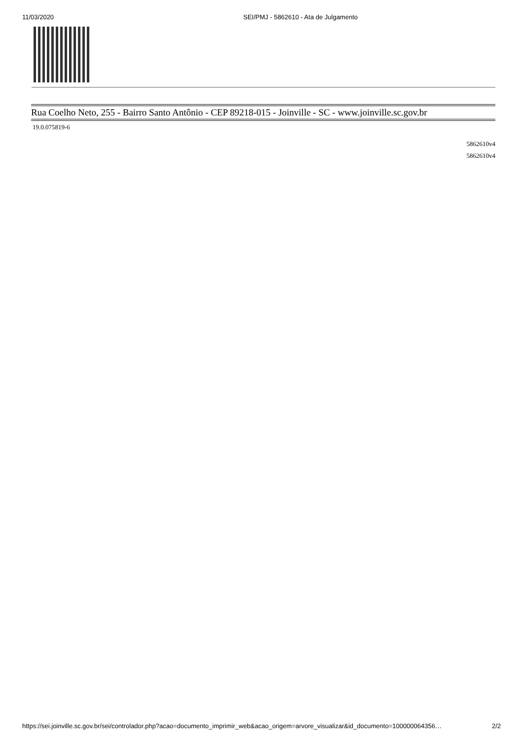11/03/2020 SEI/PMJ - 5862610 - Ata de Julgamento
Rua Coelho Neto, 255 - Bairro Santo Antônio - CEP 89218-015 - Joinville - SC - www.joinville.sc.gov.br
19.0.075819-6
5862610v4
5862610v4
https://sei.joinville.sc.gov.br/sei/controlador.php?acao=documento_imprimir_web&acao_origem=arvore_visualizar&id_documento=100000064356… 2/2